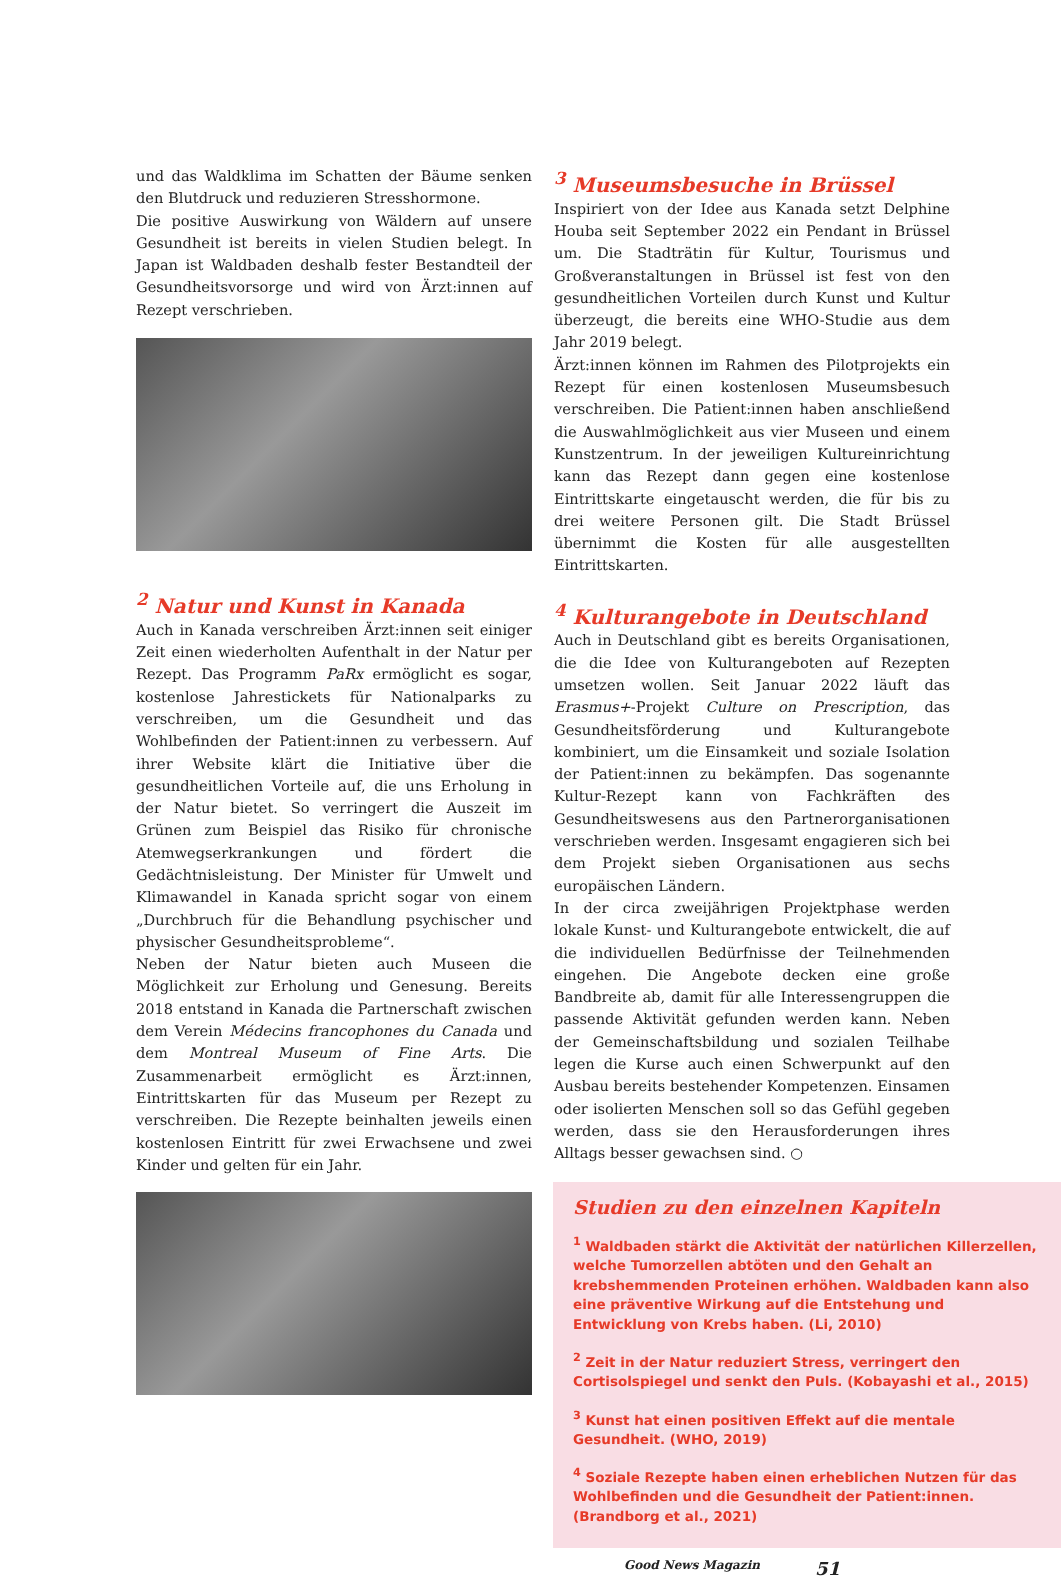und das Waldklima im Schatten der Bäume senken den Blutdruck und reduzieren Stresshormone.
Die positive Auswirkung von Wäldern auf unsere Gesundheit ist bereits in vielen Studien belegt. In Japan ist Waldbaden deshalb fester Bestandteil der Gesundheitsvorsorge und wird von Ärzt:innen auf Rezept verschrieben.
<sup>2</sup> Natur und Kunst in Kanada
Auch in Kanada verschreiben Ärzt:innen seit einiger Zeit einen wiederholten Aufenthalt in der Natur per Rezept. Das Programm PaRx ermöglicht es sogar, kostenlose Jahrestickets für Nationalparks zu verschreiben, um die Gesundheit und das Wohlbefinden der Patient:innen zu verbessern. Auf ihrer Website klärt die Initiative über die gesundheitlichen Vorteile auf, die uns Erholung in der Natur bietet. So verringert die Auszeit im Grünen zum Beispiel das Risiko für chronische Atemwegserkrankungen und fördert die Gedächtnisleistung. Der Minister für Umwelt und Klimawandel in Kanada spricht sogar von einem „Durchbruch für die Behandlung psychischer und physischer Gesundheitsprobleme“.
Neben der Natur bieten auch Museen die Möglichkeit zur Erholung und Genesung. Bereits 2018 entstand in Kanada die Partnerschaft zwischen dem Verein Médecins francophones du Canada und dem Montreal Museum of Fine Arts. Die Zusammenarbeit ermöglicht es Ärzt:innen, Eintrittskarten für das Museum per Rezept zu verschreiben. Die Rezepte beinhalten jeweils einen kostenlosen Eintritt für zwei Erwachsene und zwei Kinder und gelten für ein Jahr.
<sup>3</sup> Museumsbesuche in Brüssel
Inspiriert von der Idee aus Kanada setzt Delphine Houba seit September 2022 ein Pendant in Brüssel um. Die Stadträtin für Kultur, Tourismus und Großveranstaltungen in Brüssel ist fest von den gesundheitlichen Vorteilen durch Kunst und Kultur überzeugt, die bereits eine WHO-Studie aus dem Jahr 2019 belegt.
Ärzt:innen können im Rahmen des Pilotprojekts ein Rezept für einen kostenlosen Museumsbesuch verschreiben. Die Patient:innen haben anschließend die Auswahlmöglichkeit aus vier Museen und einem Kunstzentrum. In der jeweiligen Kultureinrichtung kann das Rezept dann gegen eine kostenlose Eintrittskarte eingetauscht werden, die für bis zu drei weitere Personen gilt. Die Stadt Brüssel übernimmt die Kosten für alle ausgestellten Eintrittskarten.
<sup>4</sup> Kulturangebote in Deutschland
Auch in Deutschland gibt es bereits Organisationen, die die Idee von Kulturangeboten auf Rezepten umsetzen wollen. Seit Januar 2022 läuft das Erasmus+-Projekt Culture on Prescription, das Gesundheitsförderung und Kulturangebote kombiniert, um die Einsamkeit und soziale Isolation der Patient:innen zu bekämpfen. Das sogenannte Kultur-Rezept kann von Fachkräften des Gesundheitswesens aus den Partnerorganisationen verschrieben werden. Insgesamt engagieren sich bei dem Projekt sieben Organisationen aus sechs europäischen Ländern.
In der circa zweijährigen Projektphase werden lokale Kunst- und Kulturangebote entwickelt, die auf die individuellen Bedürfnisse der Teilnehmenden eingehen. Die Angebote decken eine große Bandbreite ab, damit für alle Interessengruppen die passende Aktivität gefunden werden kann. Neben der Gemeinschaftsbildung und sozialen Teilhabe legen die Kurse auch einen Schwerpunkt auf den Ausbau bereits bestehender Kompetenzen. Einsamen oder isolierten Menschen soll so das Gefühl gegeben werden, dass sie den Herausforderungen ihres Alltags besser gewachsen sind. ○
Studien zu den einzelnen Kapiteln
<sup>1</sup> Waldbaden stärkt die Aktivität der natürlichen Killerzellen, welche Tumorzellen abtöten und den Gehalt an krebshemmenden Proteinen erhöhen. Waldbaden kann also eine präventive Wirkung auf die Entstehung und Entwicklung von Krebs haben. (Li, 2010)
<sup>2</sup> Zeit in der Natur reduziert Stress, verringert den Cortisolspiegel und senkt den Puls. (Kobayashi et al., 2015)
<sup>3</sup> Kunst hat einen positiven Effekt auf die mentale Gesundheit. (WHO, 2019)
<sup>4</sup> Soziale Rezepte haben einen erheblichen Nutzen für das Wohlbefinden und die Gesundheit der Patient:innen. (Brandborg et al., 2021)
Good News Magazin 51